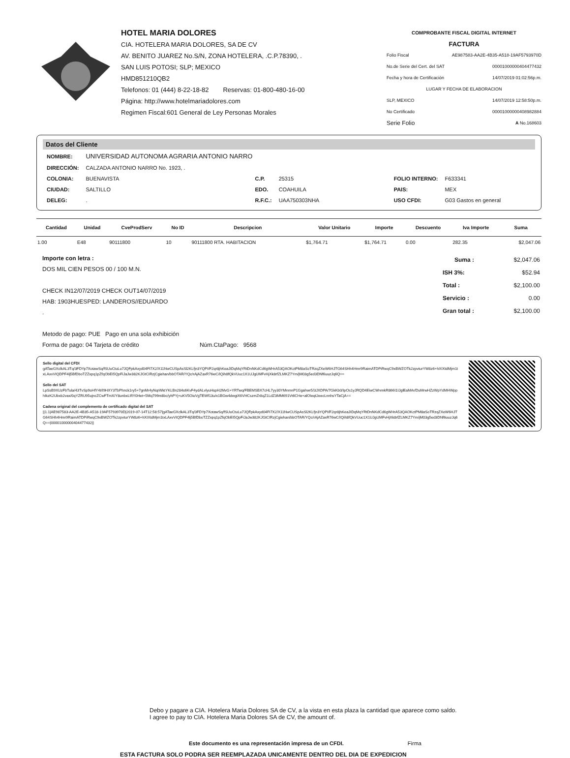HOTEL MARIA DOLORES
CIA. HOTELERA MARIA DOLORES, SA DE CV
AV. BENITO JUAREZ No.S/N, ZONA HOTELERA, .C.P.78390, .
SAN LUIS POTOSI; SLP; MEXICO
HMD851210QB2
Telefonos: 01 (444) 8-22-18-82 Reservas: 01-800-480-16-00
Página: http://www.hotelmariadolores.com
Regimen Fiscal:601 General de Ley Personas Morales
COMPROBANTE FISCAL DIGITAL INTERNET
FACTURA
Folio Fiscal AE987583-AA2E-4B35-A518-19AF5793970D
No.de Serie del Cert. del SAT 00001000000404477432
Fecha y hora de Certificación 14/07/2019 01:02:56p.m.
LUGAR Y FECHA DE ELABORACION
SLP, MEXICO 14/07/2019 12:58:50p.m.
No Certificado 00001000000408982884
Serie Folio A No.168603
Datos del Cliente
| NOMBRE: | UNIVERSIDAD AUTONOMA AGRARIA ANTONIO NARRO | | | | |
| DIRECCIÓN: | CALZADA ANTONIO NARRO No. 1923, . | | | | |
| COLONIA: | BUENAVISTA | C.P. | 25315 | FOLIO INTERNO: | F633341 |
| CIUDAD: | SALTILLO | EDO. | COAHUILA | PAIS: | MEX |
| DELEG: | . | R.F.C.: | UAA750303NHA | USO CFDI: | G03 Gastos en general |
| Cantidad | Unidad | CveProdServ | No ID | Descripcion | Valor Unitario | Importe | Descuento | Iva Importe | Suma |
| --- | --- | --- | --- | --- | --- | --- | --- | --- | --- |
| 1.00 | E48 | 90111800 | 10 | 90111800 RTA. HABITACION | $1,764.71 | $1,764.71 | 0.00 | 282.35 | $2,047.06 |
Importe con letra :
DOS MIL CIEN PESOS 00 / 100 M.N.
CHECK IN12/07/2019 CHECK OUT14/07/2019
HAB: 1903HUESPED: LANDEROS//EDUARDO
.
Metodo de pago: PUE Pago en una sola exhibición
Forma de pago: 04 Tarjeta de crédito Núm.CtaPago: 9568
| Suma : | $2,047.06 |
| ISH 3%: | $52.94 |
| Total : | $2,100.00 |
| Servicio : | 0.00 |
| Gran total : | $2,100.00 |
Sello digital del CFDI
gATaeGXclkAL3Tq/3FDYp7XotawSq/fSUuCtuLu7JQFpkAxyd04FI7X2/X11NwCUSpAsSl2KLfjn3YQPI/F2qr8jhKeaJIDqMqYRtDnNKdCd6gWHrA53QAOKctPM8aSoTRzqZXeW6HJTG64SHh4Hmr9RaimATDPiRwqC9xBWZOTk2zpvturYW8z6+hXIXtdMjm1txLAxvVIQDPF4lj5BfDboTZZxpq1pZfqObEI5QpFiJaJw382KJGtCIRzjCgiehan/bbOTAR/YQc/rAjAZaxR76wC/IQih8fQkVUuc1X1UJgUMFvHjXk8rfZLMKZ7Ym/jM03g5ed3DNf6uuzJq6Q==
Sello del SAT
LpSsB9XUzFbTula/43TvSp9oHfY4t/I9HXY3TbPhnck1ry5+7gnMr4yNqrWktYKLBn284s6KvF4ydALvlyuHspH2MvG+YRTwq/FBEMSBX7cHL7yy30YMnmnP1Ggahwr5/3JXDPA/7GkKb0/IpOs1yJRQD4EiwCWnmkR866I1IJglEaMAr/DuMrwHZzWpYdMHWpphIkzK2Ubxb2vax/0qYZRU95ujncZCwFTmX/Y8unbxLIfIY0Het+5Mq799m8bc/yhPYj+uKV5OiuVgTEWf13u/x1BGw4dwgiX6VHCszmZr8qZ1LdZ3MM691Vt6CHe+alOIeqt2eecLnnhsYTaCjA==
Cadena original del complemento de certificado digital del SAT
||1.1|AE987583-AA2E-4B35-A518-19AF5793970D|2019-07-14T12:58:57|gATaeGXclkAL3Tq/3FDYp7XotawSq/fSUuCtuLu7JQFpkAxyd04FI7X2/X11NwCUSpAsSl2KLfjn3YQPI/F2qr8jhKeaJIDqMqYRtDnNKdCd6gWHrA53QAOKctPM8aSoTRzqZXeW6HJTG64SHh4Hmr9RaimATDPiRwqC9xBWZOTk2zpvturYW8z6+hXIXtdMjm1txLAxvVIQDPF4lj5BfDboTZZxpq1pZfqObEI5QpFiJaJw382KJGtCIRzjCgiehan/bbOTAR/YQc/rAjAZaxR76wC/IQih8fQkVUuc1X1UJgUMFvHjXk8rfZLMKZ7Ym/jM03g5ed3DNf6uuzJq6Q==|00001000000404477432||
Debo y pagare a CIA. Hotelera Maria Dolores SA de CV, a la vista en esta plaza la cantidad que aparece como saldo.
I agree to pay to CIA. Hotelera Maria Dolores SA de CV, the amount of.
Este documento es una representación impresa de un CFDI. Firma
ESTA FACTURA SOLO PODRA SER REEMPLAZADA UNICAMENTE DENTRO DEL DIA DE EXPEDICION